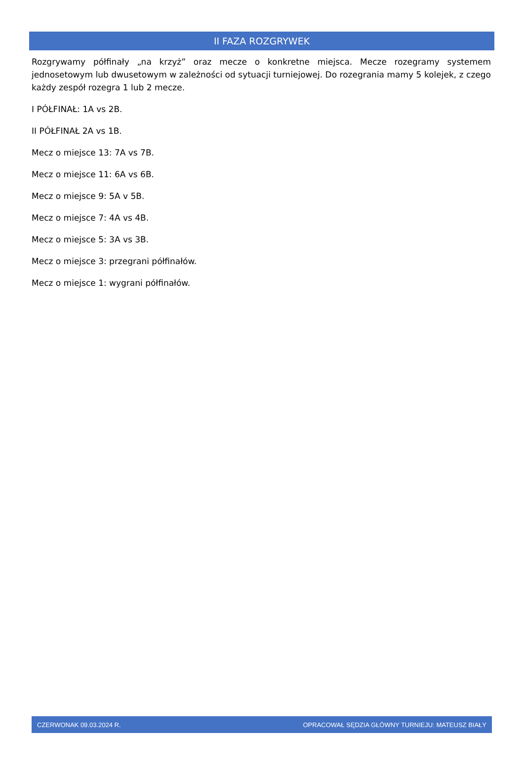II FAZA ROZGRYWEK
Rozgrywamy półfinały „na krzyż” oraz mecze o konkretne miejsca. Mecze rozegramy systemem jednosetowym lub dwusetowym w zależności od sytuacji turniejowej. Do rozegrania mamy 5 kolejek, z czego każdy zespół rozegra 1 lub 2 mecze.
I PÓŁFINAŁ: 1A vs 2B.
II PÓŁFINAŁ 2A vs 1B.
Mecz o miejsce 13: 7A vs 7B.
Mecz o miejsce 11: 6A vs 6B.
Mecz o miejsce 9: 5A v 5B.
Mecz o miejsce 7: 4A vs 4B.
Mecz o miejsce 5: 3A vs 3B.
Mecz o miejsce 3: przegrani półfinałów.
Mecz o miejsce 1: wygrani półfinałów.
CZERWONAK 09.03.2024 R. OPRACOWAŁ SĘDZIA GŁÓWNY TURNIEJU: MATEUSZ BIAŁY